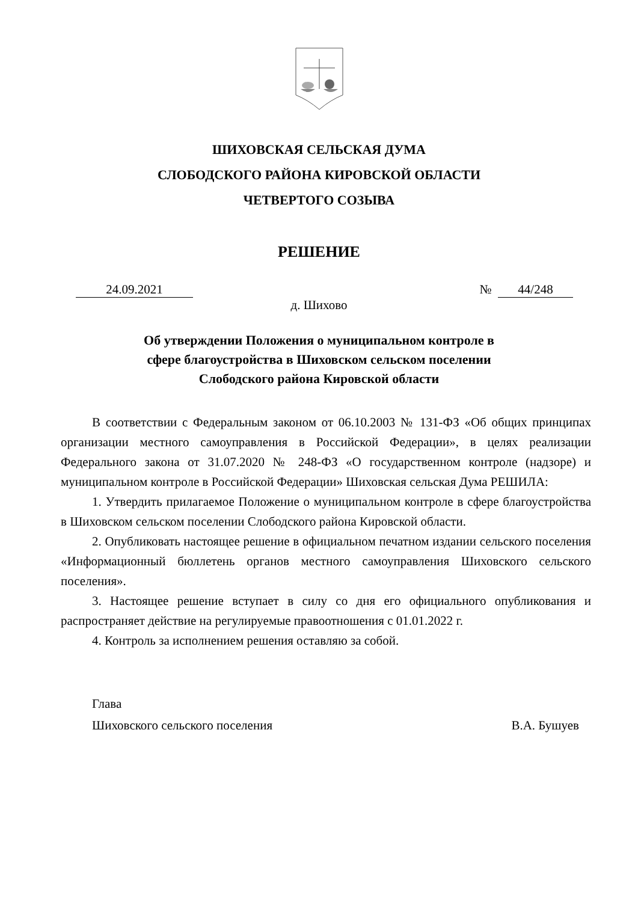ШИХОВСКАЯ СЕЛЬСКАЯ ДУМА
СЛОБОДСКОГО РАЙОНА КИРОВСКОЙ ОБЛАСТИ
ЧЕТВЕРТОГО СОЗЫВА
РЕШЕНИЕ
24.09.2021 № 44/248
д. Шихово
Об утверждении Положения о муниципальном контроле в
сфере благоустройства в Шиховском сельском поселении
Слободского района Кировской области
В соответствии с Федеральным законом от 06.10.2003 № 131-ФЗ «Об общих принципах организации местного самоуправления в Российской Федерации», в целях реализации Федерального закона от 31.07.2020 № 248-ФЗ «О государственном контроле (надзоре) и муниципальном контроле в Российской Федерации» Шиховская сельская Дума РЕШИЛА:
1. Утвердить прилагаемое Положение о муниципальном контроле в сфере благоустройства в Шиховском сельском поселении Слободского района Кировской области.
2. Опубликовать настоящее решение в официальном печатном издании сельского поселения «Информационный бюллетень органов местного самоуправления Шиховского сельского поселения».
3. Настоящее решение вступает в силу со дня его официального опубликования и распространяет действие на регулируемые правоотношения с 01.01.2022 г.
4. Контроль за исполнением решения оставляю за собой.
Глава
Шиховского сельского поселения В.А. Бушуев